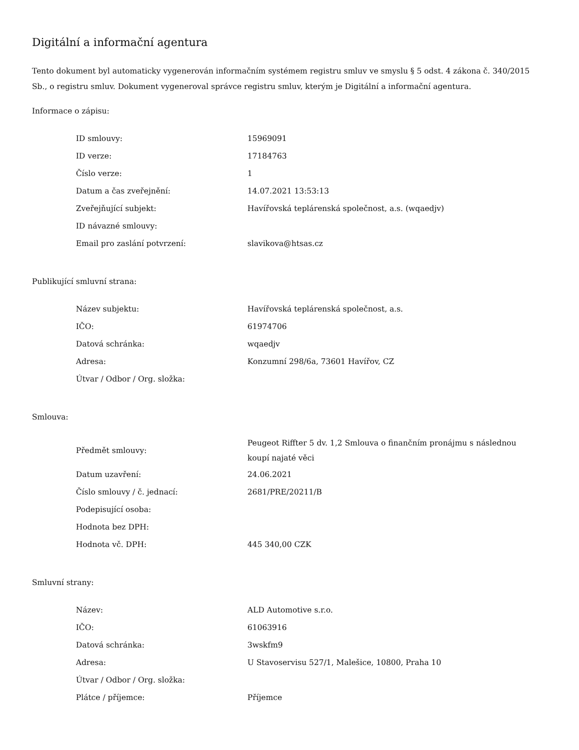Digitální a informační agentura
Tento dokument byl automaticky vygenerován informačním systémem registru smluv ve smyslu § 5 odst. 4 zákona č. 340/2015 Sb., o registru smluv. Dokument vygeneroval správce registru smluv, kterým je Digitální a informační agentura.
Informace o zápisu:
| ID smlouvy: | 15969091 |
| ID verze: | 17184763 |
| Číslo verze: | 1 |
| Datum a čas zveřejnění: | 14.07.2021 13:53:13 |
| Zveřejňující subjekt: | Havířovská teplárenská společnost, a.s. (wqaedjv) |
| ID návazné smlouvy: | |
| Email pro zaslání potvrzení: | slavikova@htsas.cz |
Publikující smluvní strana:
| Název subjektu: | Havířovská teplárenská společnost, a.s. |
| IČO: | 61974706 |
| Datová schránka: | wqaedjv |
| Adresa: | Konzumní 298/6a, 73601 Havířov, CZ |
| Útvar / Odbor / Org. složka: | |
Smlouva:
| Předmět smlouvy: | Peugeot Riffter 5 dv. 1,2 Smlouva o finančním pronájmu s následnou koupí najaté věci |
| Datum uzavření: | 24.06.2021 |
| Číslo smlouvy / č. jednací: | 2681/PRE/20211/B |
| Podepisující osoba: | |
| Hodnota bez DPH: | |
| Hodnota vč. DPH: | 445 340,00 CZK |
Smluvní strany:
| Název: | ALD Automotive s.r.o. |
| IČO: | 61063916 |
| Datová schránka: | 3wskfm9 |
| Adresa: | U Stavoservisu 527/1, Malešice, 10800, Praha 10 |
| Útvar / Odbor / Org. složka: | |
| Plátce / příjemce: | Příjemce |